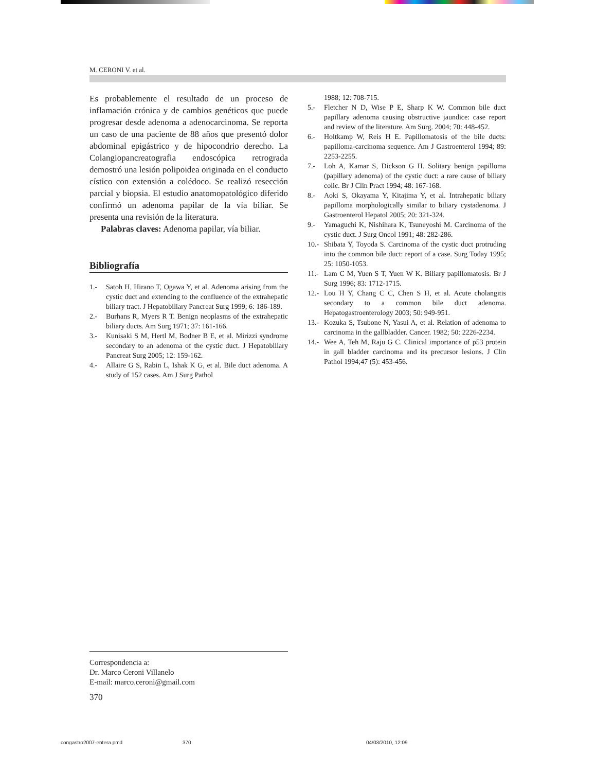M. CERONI V. et al.
Es probablemente el resultado de un proceso de inflamación crónica y de cambios genéticos que puede progresar desde adenoma a adenocarcinoma. Se reporta un caso de una paciente de 88 años que presentó dolor abdominal epigástrico y de hipocondrio derecho. La Colangiopancreatografia endoscópica retrograda demostró una lesión polipoidea originada en el conducto cístico con extensión a colédoco. Se realizó resección parcial y biopsia. El estudio anatomopatológico diferido confirmó un adenoma papilar de la vía biliar. Se presenta una revisión de la literatura.
Palabras claves: Adenoma papilar, vía biliar.
Bibliografía
1.- Satoh H, Hirano T, Ogawa Y, et al. Adenoma arising from the cystic duct and extending to the confluence of the extrahepatic biliary tract. J Hepatobiliary Pancreat Surg 1999; 6: 186-189.
2.- Burhans R, Myers R T. Benign neoplasms of the extrahepatic biliary ducts. Am Surg 1971; 37: 161-166.
3.- Kunisaki S M, Hertl M, Bodner B E, et al. Mirizzi syndrome secondary to an adenoma of the cystic duct. J Hepatobiliary Pancreat Surg 2005; 12: 159-162.
4.- Allaire G S, Rabin L, Ishak K G, et al. Bile duct adenoma. A study of 152 cases. Am J Surg Pathol
1988; 12: 708-715.
5.- Fletcher N D, Wise P E, Sharp K W. Common bile duct papillary adenoma causing obstructive jaundice: case report and review of the literature. Am Surg. 2004; 70: 448-452.
6.- Holtkamp W, Reis H E. Papillomatosis of the bile ducts: papilloma-carcinoma sequence. Am J Gastroenterol 1994; 89: 2253-2255.
7.- Loh A, Kamar S, Dickson G H. Solitary benign papilloma (papillary adenoma) of the cystic duct: a rare cause of biliary colic. Br J Clin Pract 1994; 48: 167-168.
8.- Aoki S, Okayama Y, Kitajima Y, et al. Intrahepatic biliary papilloma morphologically similar to biliary cystadenoma. J Gastroenterol Hepatol 2005; 20: 321-324.
9.- Yamaguchi K, Nishihara K, Tsuneyoshi M. Carcinoma of the cystic duct. J Surg Oncol 1991; 48: 282-286.
10.- Shibata Y, Toyoda S. Carcinoma of the cystic duct protruding into the common bile duct: report of a case. Surg Today 1995; 25: 1050-1053.
11.- Lam C M, Yuen S T, Yuen W K. Biliary papillomatosis. Br J Surg 1996; 83: 1712-1715.
12.- Lou H Y, Chang C C, Chen S H, et al. Acute cholangitis secondary to a common bile duct adenoma. Hepatogastroenterology 2003; 50: 949-951.
13.- Kozuka S, Tsubone N, Yasui A, et al. Relation of adenoma to carcinoma in the gallbladder. Cancer. 1982; 50: 2226-2234.
14.- Wee A, Teh M, Raju G C. Clinical importance of p53 protein in gall bladder carcinoma and its precursor lesions. J Clin Pathol 1994;47 (5): 453-456.
Correspondencia a:
Dr. Marco Ceroni Villanelo
E-mail: marco.ceroni@gmail.com
370
congastro2007-entera.pmd 370 04/03/2010, 12:09